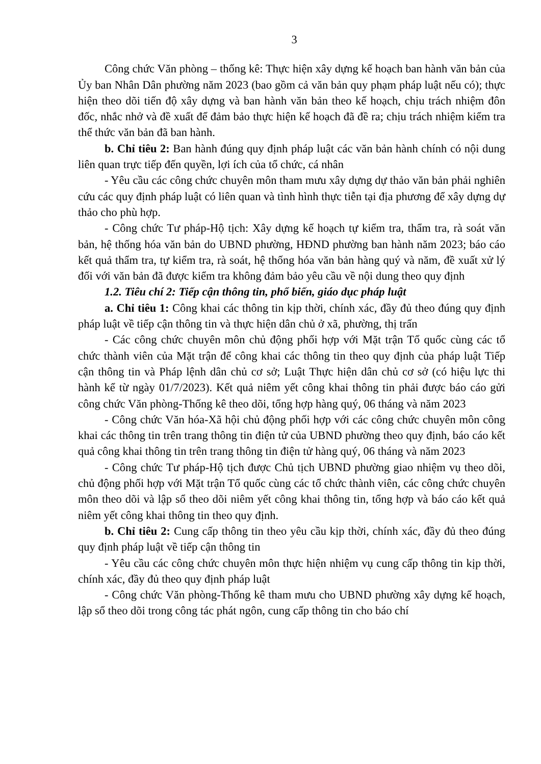3
Công chức Văn phòng – thống kê: Thực hiện xây dựng kế hoạch ban hành văn bản của Ủy ban Nhân Dân phường năm 2023 (bao gồm cả văn bản quy phạm pháp luật nếu có); thực hiện theo dõi tiến độ xây dựng và ban hành văn bản theo kế hoạch, chịu trách nhiệm đôn đốc, nhắc nhở và đề xuất để đảm bảo thực hiện kế hoạch đã đề ra; chịu trách nhiệm kiểm tra thể thức văn bản đã ban hành.
b. Chỉ tiêu 2: Ban hành đúng quy định pháp luật các văn bản hành chính có nội dung liên quan trực tiếp đến quyền, lợi ích của tổ chức, cá nhân
- Yêu cầu các công chức chuyên môn tham mưu xây dựng dự thảo văn bản phải nghiên cứu các quy định pháp luật có liên quan và tình hình thực tiễn tại địa phương để xây dựng dự thảo cho phù hợp.
- Công chức Tư pháp-Hộ tịch: Xây dựng kế hoạch tự kiểm tra, thẩm tra, rà soát văn bản, hệ thống hóa văn bản do UBND phường, HĐND phường ban hành năm 2023; báo cáo kết quả thẩm tra, tự kiểm tra, rà soát, hệ thống hóa văn bản hàng quý và năm, đề xuất xử lý đối với văn bản đã được kiểm tra không đảm bảo yêu cầu về nội dung theo quy định
1.2. Tiêu chí 2: Tiếp cận thông tin, phổ biến, giáo dục pháp luật
a. Chỉ tiêu 1: Công khai các thông tin kịp thời, chính xác, đầy đủ theo đúng quy định pháp luật về tiếp cận thông tin và thực hiện dân chủ ở xã, phường, thị trấn
- Các công chức chuyên môn chủ động phối hợp với Mặt trận Tổ quốc cùng các tổ chức thành viên của Mặt trận để công khai các thông tin theo quy định của pháp luật Tiếp cận thông tin và Pháp lệnh dân chủ cơ sở; Luật Thực hiện dân chủ cơ sở (có hiệu lực thi hành kể từ ngày 01/7/2023). Kết quả niêm yết công khai thông tin phải được báo cáo gửi công chức Văn phòng-Thống kê theo dõi, tổng hợp hàng quý, 06 tháng và năm 2023
- Công chức Văn hóa-Xã hội chủ động phối hợp với các công chức chuyên môn công khai các thông tin trên trang thông tin điện tử của UBND phường theo quy định, báo cáo kết quả công khai thông tin trên trang thông tin điện tử hàng quý, 06 tháng và năm 2023
- Công chức Tư pháp-Hộ tịch được Chủ tịch UBND phường giao nhiệm vụ theo dõi, chủ động phối hợp với Mặt trận Tổ quốc cùng các tổ chức thành viên, các công chức chuyên môn theo dõi và lập sổ theo dõi niêm yết công khai thông tin, tổng hợp và báo cáo kết quả niêm yết công khai thông tin theo quy định.
b. Chỉ tiêu 2: Cung cấp thông tin theo yêu cầu kịp thời, chính xác, đầy đủ theo đúng quy định pháp luật về tiếp cận thông tin
- Yêu cầu các công chức chuyên môn thực hiện nhiệm vụ cung cấp thông tin kịp thời, chính xác, đầy đủ theo quy định pháp luật
- Công chức Văn phòng-Thống kê tham mưu cho UBND phường xây dựng kế hoạch, lập sổ theo dõi trong công tác phát ngôn, cung cấp thông tin cho báo chí